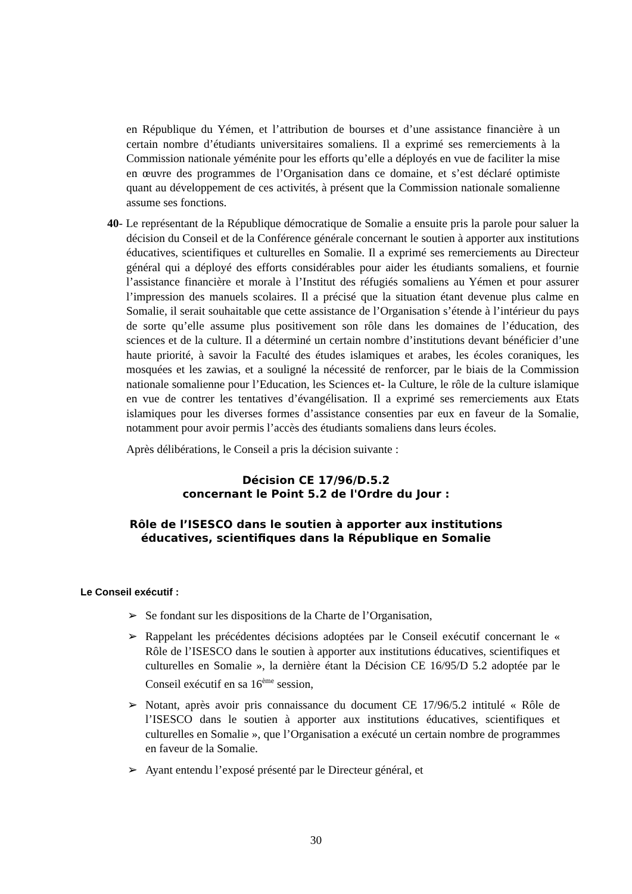en République du Yémen, et l’attribution de bourses et d’une assistance financière à un certain nombre d’étudiants universitaires somaliens. Il a exprimé ses remerciements à la Commission nationale yéménite pour les efforts qu’elle a déployés en vue de faciliter la mise en œuvre des programmes de l’Organisation dans ce domaine, et s’est déclaré optimiste quant au développement de ces activités, à présent que la Commission nationale somalienne assume ses fonctions.
40- Le représentant de la République démocratique de Somalie a ensuite pris la parole pour saluer la décision du Conseil et de la Conférence générale concernant le soutien à apporter aux institutions éducatives, scientifiques et culturelles en Somalie. Il a exprimé ses remerciements au Directeur général qui a déployé des efforts considérables pour aider les étudiants somaliens, et fournie l’assistance financière et morale à l’Institut des réfugiés somaliens au Yémen et pour assurer l’impression des manuels scolaires. Il a précisé que la situation étant devenue plus calme en Somalie, il serait souhaitable que cette assistance de l’Organisation s’étende à l’intérieur du pays de sorte qu’elle assume plus positivement son rôle dans les domaines de l’éducation, des sciences et de la culture. Il a déterminé un certain nombre d’institutions devant bénéficier d’une haute priorité, à savoir la Faculté des études islamiques et arabes, les écoles coraniques, les mosquées et les zawias, et a souligné la nécessité de renforcer, par le biais de la Commission nationale somalienne pour l’Education, les Sciences et- la Culture, le rôle de la culture islamique en vue de contrer les tentatives d’évangélisation. Il a exprimé ses remerciements aux Etats islamiques pour les diverses formes d’assistance consenties par eux en faveur de la Somalie, notamment pour avoir permis l’accès des étudiants somaliens dans leurs écoles.
Après délibérations, le Conseil a pris la décision suivante :
Décision CE 17/96/D.5.2
concernant le Point 5.2 de l'Ordre du Jour :
Rôle de l’ISESCO dans le soutien à apporter aux institutions
éducatives, scientifiques dans la République en Somalie
Le Conseil exécutif :
➢ Se fondant sur les dispositions de la Charte de l’Organisation,
➢ Rappelant les précédentes décisions adoptées par le Conseil exécutif concernant le « Rôle de l’ISESCO dans le soutien à apporter aux institutions éducatives, scientifiques et culturelles en Somalie », la dernière étant la Décision CE 16/95/D 5.2 adoptée par le Conseil exécutif en sa 16<sup>ème</sup> session,
➢ Notant, après avoir pris connaissance du document CE 17/96/5.2 intitulé « Rôle de l’ISESCO dans le soutien à apporter aux institutions éducatives, scientifiques et culturelles en Somalie », que l’Organisation a exécuté un certain nombre de programmes en faveur de la Somalie.
➢ Ayant entendu l’exposé présenté par le Directeur général, et
30